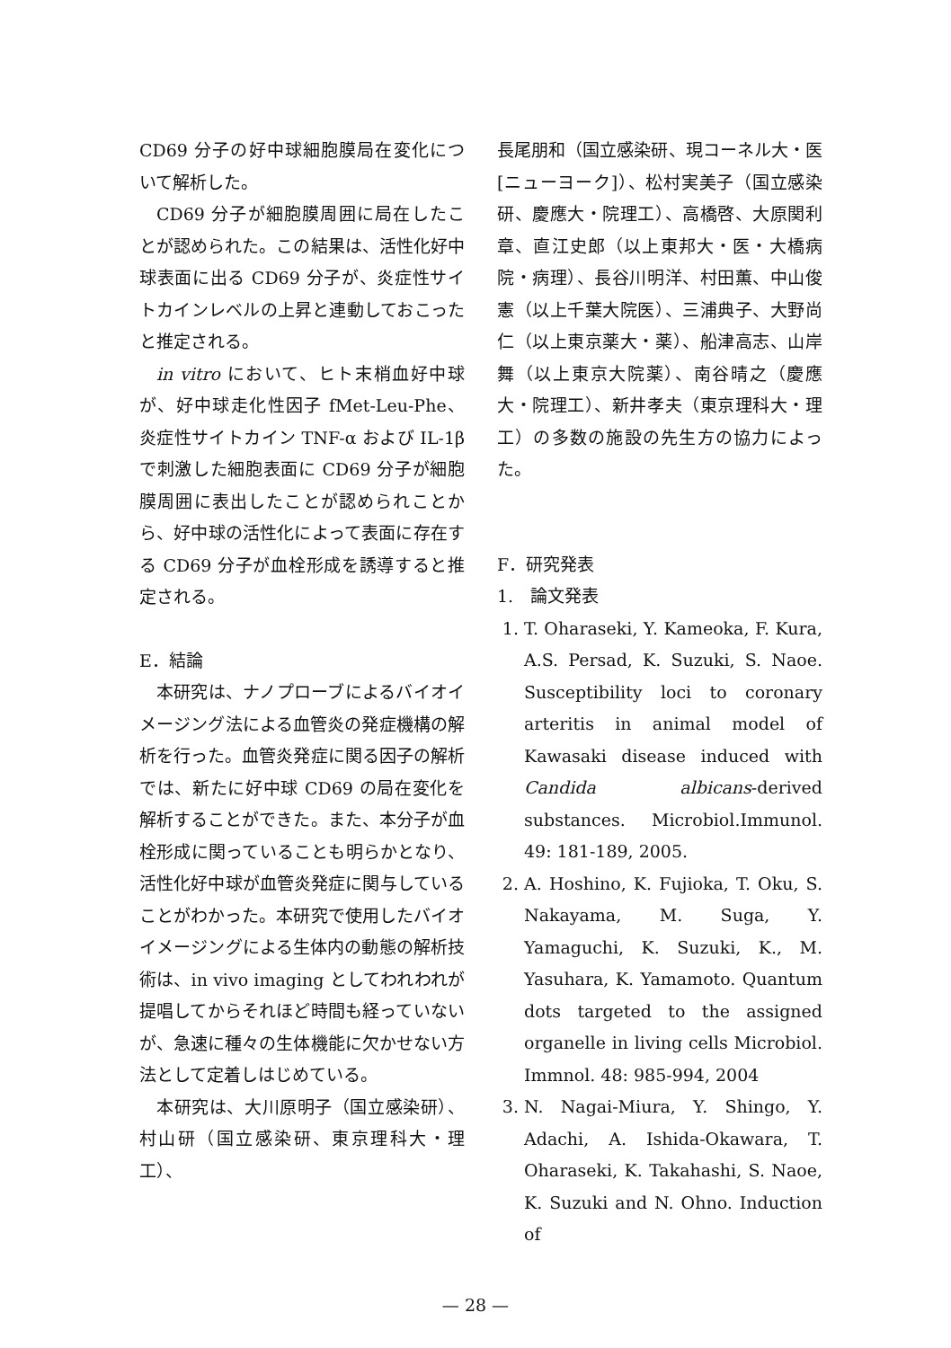CD69 分子の好中球細胞膜局在変化について解析した。
CD69 分子が細胞膜周囲に局在したことが認められた。この結果は、活性化好中球表面に出る CD69 分子が、炎症性サイトカインレベルの上昇と連動しておこったと推定される。
in vitro において、ヒト末梢血好中球が、好中球走化性因子 fMet-Leu-Phe、炎症性サイトカイン TNF-α および IL-1β で刺激した細胞表面に CD69 分子が細胞膜周囲に表出したことが認められことから、好中球の活性化によって表面に存在する CD69 分子が血栓形成を誘導すると推定される。
E．結論
本研究は、ナノプローブによるバイオイメージング法による血管炎の発症機構の解析を行った。血管炎発症に関る因子の解析では、新たに好中球 CD69 の局在変化を解析することができた。また、本分子が血栓形成に関っていることも明らかとなり、活性化好中球が血管炎発症に関与していることがわかった。本研究で使用したバイオイメージングによる生体内の動態の解析技術は、in vivo imaging としてわれわれが提唱してからそれほど時間も経っていないが、急速に種々の生体機能に欠かせない方法として定着しはじめている。
本研究は、大川原明子（国立感染研）、村山研（国立感染研、東京理科大・理工）、
長尾朋和（国立感染研、現コーネル大・医[ニューヨーク]）、松村実美子（国立感染研、慶應大・院理工）、高橋啓、大原関利章、直江史郎（以上東邦大・医・大橋病院・病理）、長谷川明洋、村田薫、中山俊憲（以上千葉大院医）、三浦典子、大野尚仁（以上東京薬大・薬）、船津高志、山岸舞（以上東京大院薬）、南谷晴之（慶應大・院理工）、新井孝夫（東京理科大・理工）の多数の施設の先生方の協力によった。
F．研究発表
1.　論文発表
1. T. Oharaseki, Y. Kameoka, F. Kura, A.S. Persad, K. Suzuki, S. Naoe. Susceptibility loci to coronary arteritis in animal model of Kawasaki disease induced with Candida albicans-derived substances. Microbiol.Immunol. 49: 181-189, 2005.
2. A. Hoshino, K. Fujioka, T. Oku, S. Nakayama, M. Suga, Y. Yamaguchi, K. Suzuki, K., M. Yasuhara, K. Yamamoto. Quantum dots targeted to the assigned organelle in living cells Microbiol. Immnol. 48: 985-994, 2004
3. N. Nagai-Miura, Y. Shingo, Y. Adachi, A. Ishida-Okawara, T. Oharaseki, K. Takahashi, S. Naoe, K. Suzuki and N. Ohno. Induction of
— 28 —